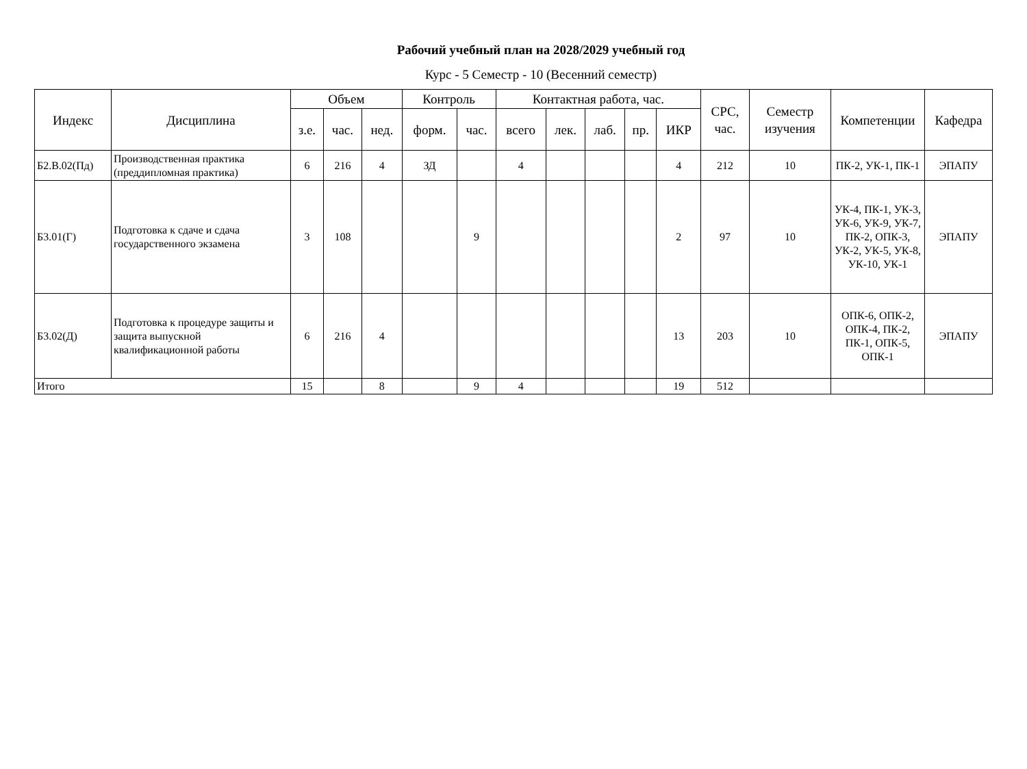Рабочий учебный план на 2028/2029 учебный год
Курс - 5 Семестр - 10 (Весенний семестр)
| Индекс | Дисциплина | Объем | | | Контроль | | Контактная работа, час. | | | | | СРС, час. | Семестр изучения | Компетенции | Кафедра |
| --- | --- | --- | --- | --- | --- | --- | --- | --- | --- | --- | --- | --- | --- | --- | --- |
| | | з.е. | час. | нед. | форм. | час. | всего | лек. | лаб. | пр. | ИКР | | | | |
| Б2.В.02(Пд) | Производственная практика (преддипломная практика) | 6 | 216 | 4 | ЗД | | 4 | | | | 4 | 212 | 10 | ПК-2, УК-1, ПК-1 | ЭПАПУ |
| Б3.01(Г) | Подготовка к сдаче и сдача государственного экзамена | 3 | 108 | | | 9 | | | | | 2 | 97 | 10 | УК-4, ПК-1, УК-3, УК-6, УК-9, УК-7, ПК-2, ОПК-3, УК-2, УК-5, УК-8, УК-10, УК-1 | ЭПАПУ |
| Б3.02(Д) | Подготовка к процедуре защиты и защита выпускной квалификационной работы | 6 | 216 | 4 | | | | | | | 13 | 203 | 10 | ОПК-6, ОПК-2, ОПК-4, ПК-2, ПК-1, ОПК-5, ОПК-1 | ЭПАПУ |
| Итого | | 15 | | 8 | | 9 | 4 | | | | 19 | 512 | | | |